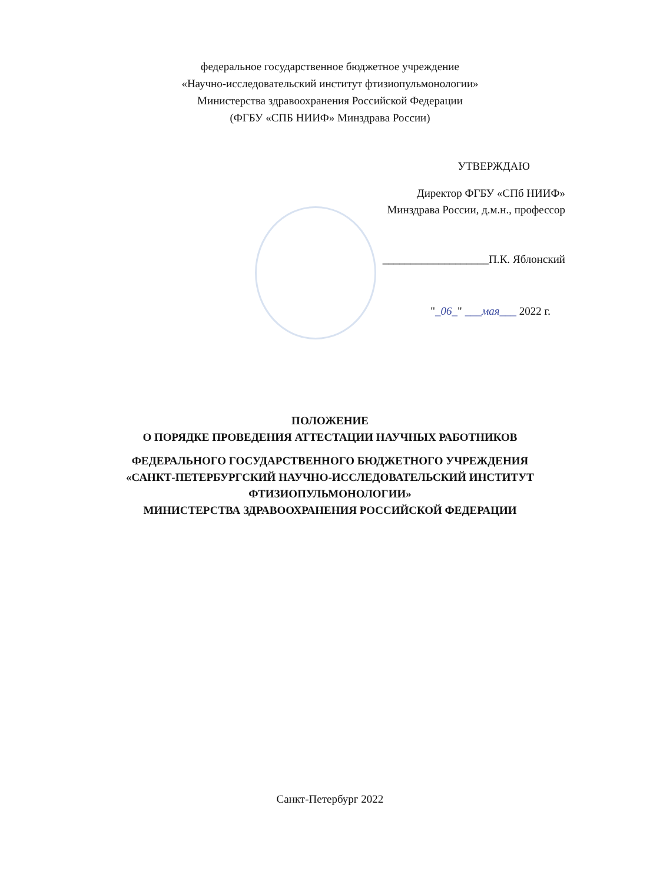федеральное государственное бюджетное учреждение
«Научно-исследовательский институт фтизиопульмонологии»
Министерства здравоохранения Российской Федерации
(ФГБУ «СПБ НИИФ» Минздрава России)
УТВЕРЖДАЮ
Директор ФГБУ «СПб НИИФ»
Минздрава России, д.м.н., профессор
___________________П.К. Яблонский
"_06_" ___мая___ 2022 г.
ПОЛОЖЕНИЕ
О ПОРЯДКЕ ПРОВЕДЕНИЯ АТТЕСТАЦИИ НАУЧНЫХ РАБОТНИКОВ
ФЕДЕРАЛЬНОГО ГОСУДАРСТВЕННОГО БЮДЖЕТНОГО УЧРЕЖДЕНИЯ
«САНКТ-ПЕТЕРБУРГСКИЙ НАУЧНО-ИССЛЕДОВАТЕЛЬСКИЙ ИНСТИТУТ
ФТИЗИОПУЛЬМОНОЛОГИИ»
МИНИСТЕРСТВА ЗДРАВООХРАНЕНИЯ РОССИЙСКОЙ ФЕДЕРАЦИИ
Санкт-Петербург 2022